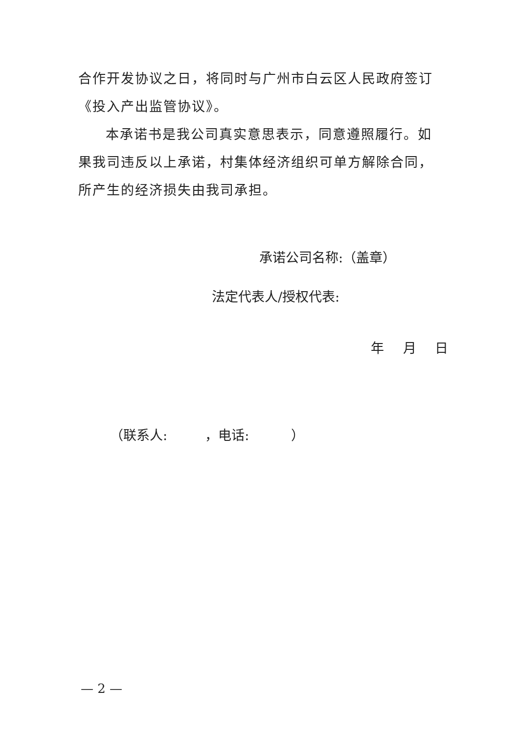合作开发协议之日，将同时与广州市白云区人民政府签订《投入产出监管协议》。
本承诺书是我公司真实意思表示，同意遵照履行。如果我司违反以上承诺，村集体经济组织可单方解除合同，所产生的经济损失由我司承担。
承诺公司名称:（盖章）
法定代表人/授权代表:
年 月 日
（联系人: ，电话: ）
— 2 —